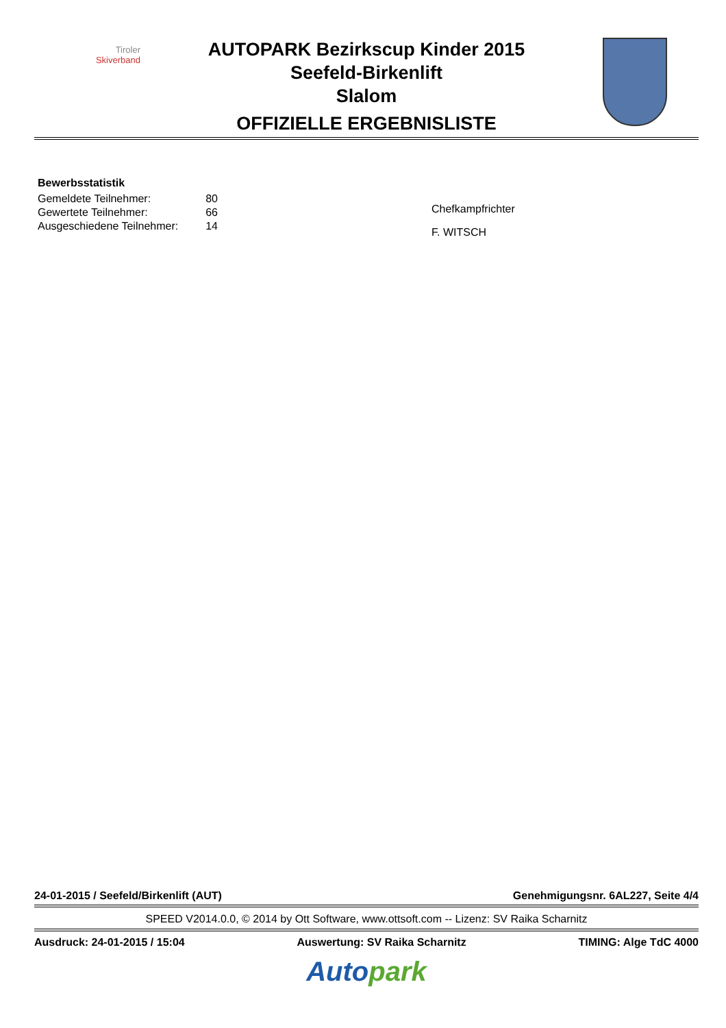Tiroler
Skiverband
AUTOPARK Bezirkscup Kinder 2015
Seefeld-Birkenlift
Slalom
OFFIZIELLE ERGEBNISLISTE
Bewerbsstatistik
| Gemeldete Teilnehmer: | 80 |
| Gewertete Teilnehmer: | 66 |
| Ausgeschiedene Teilnehmer: | 14 |
Chefkampfrichter
F. WITSCH
24-01-2015 / Seefeld/Birkenlift (AUT) Genehmigungsnr. 6AL227, Seite 4/4
SPEED V2014.0.0, © 2014 by Ott Software, www.ottsoft.com -- Lizenz: SV Raika Scharnitz
Ausdruck: 24-01-2015 / 15:04 Auswertung: SV Raika Scharnitz TIMING: Alge TdC 4000
Auto park